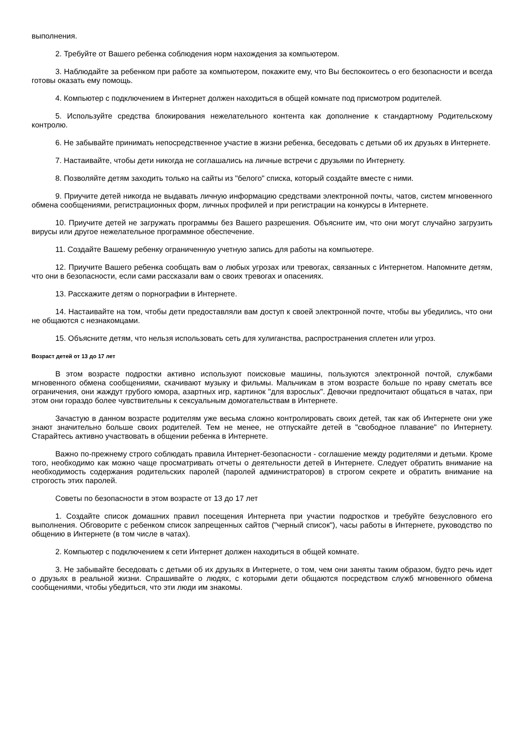выполнения.
2. Требуйте от Вашего ребенка соблюдения норм нахождения за компьютером.
3. Наблюдайте за ребенком при работе за компьютером, покажите ему, что Вы беспокоитесь о его безопасности и всегда готовы оказать ему помощь.
4. Компьютер с подключением в Интернет должен находиться в общей комнате под присмотром родителей.
5. Используйте средства блокирования нежелательного контента как дополнение к стандартному Родительскому контролю.
6. Не забывайте принимать непосредственное участие в жизни ребенка, беседовать с детьми об их друзьях в Интернете.
7. Настаивайте, чтобы дети никогда не соглашались на личные встречи с друзьями по Интернету.
8. Позволяйте детям заходить только на сайты из "белого" списка, который создайте вместе с ними.
9. Приучите детей никогда не выдавать личную информацию средствами электронной почты, чатов, систем мгновенного обмена сообщениями, регистрационных форм, личных профилей и при регистрации на конкурсы в Интернете.
10. Приучите детей не загружать программы без Вашего разрешения. Объясните им, что они могут случайно загрузить вирусы или другое нежелательное программное обеспечение.
11. Создайте Вашему ребенку ограниченную учетную запись для работы на компьютере.
12. Приучите Вашего ребенка сообщать вам о любых угрозах или тревогах, связанных с Интернетом. Напомните детям, что они в безопасности, если сами рассказали вам о своих тревогах и опасениях.
13. Расскажите детям о порнографии в Интернете.
14. Настаивайте на том, чтобы дети предоставляли вам доступ к своей электронной почте, чтобы вы убедились, что они не общаются с незнакомцами.
15. Объясните детям, что нельзя использовать сеть для хулиганства, распространения сплетен или угроз.
Возраст детей от 13 до 17 лет
В этом возрасте подростки активно используют поисковые машины, пользуются электронной почтой, службами мгновенного обмена сообщениями, скачивают музыку и фильмы. Мальчикам в этом возрасте больше по нраву сметать все ограничения, они жаждут грубого юмора, азартных игр, картинок "для взрослых". Девочки предпочитают общаться в чатах, при этом они гораздо более чувствительны к сексуальным домогательствам в Интернете.
Зачастую в данном возрасте родителям уже весьма сложно контролировать своих детей, так как об Интернете они уже знают значительно больше своих родителей. Тем не менее, не отпускайте детей в "свободное плавание" по Интернету. Старайтесь активно участвовать в общении ребенка в Интернете.
Важно по-прежнему строго соблюдать правила Интернет-безопасности - соглашение между родителями и детьми. Кроме того, необходимо как можно чаще просматривать отчеты о деятельности детей в Интернете. Следует обратить внимание на необходимость содержания родительских паролей (паролей администраторов) в строгом секрете и обратить внимание на строгость этих паролей.
Советы по безопасности в этом возрасте от 13 до 17 лет
1. Создайте список домашних правил посещения Интернета при участии подростков и требуйте безусловного его выполнения. Обговорите с ребенком список запрещенных сайтов ("черный список"), часы работы в Интернете, руководство по общению в Интернете (в том числе в чатах).
2. Компьютер с подключением к сети Интернет должен находиться в общей комнате.
3. Не забывайте беседовать с детьми об их друзьях в Интернете, о том, чем они заняты таким образом, будто речь идет о друзьях в реальной жизни. Спрашивайте о людях, с которыми дети общаются посредством служб мгновенного обмена сообщениями, чтобы убедиться, что эти люди им знакомы.